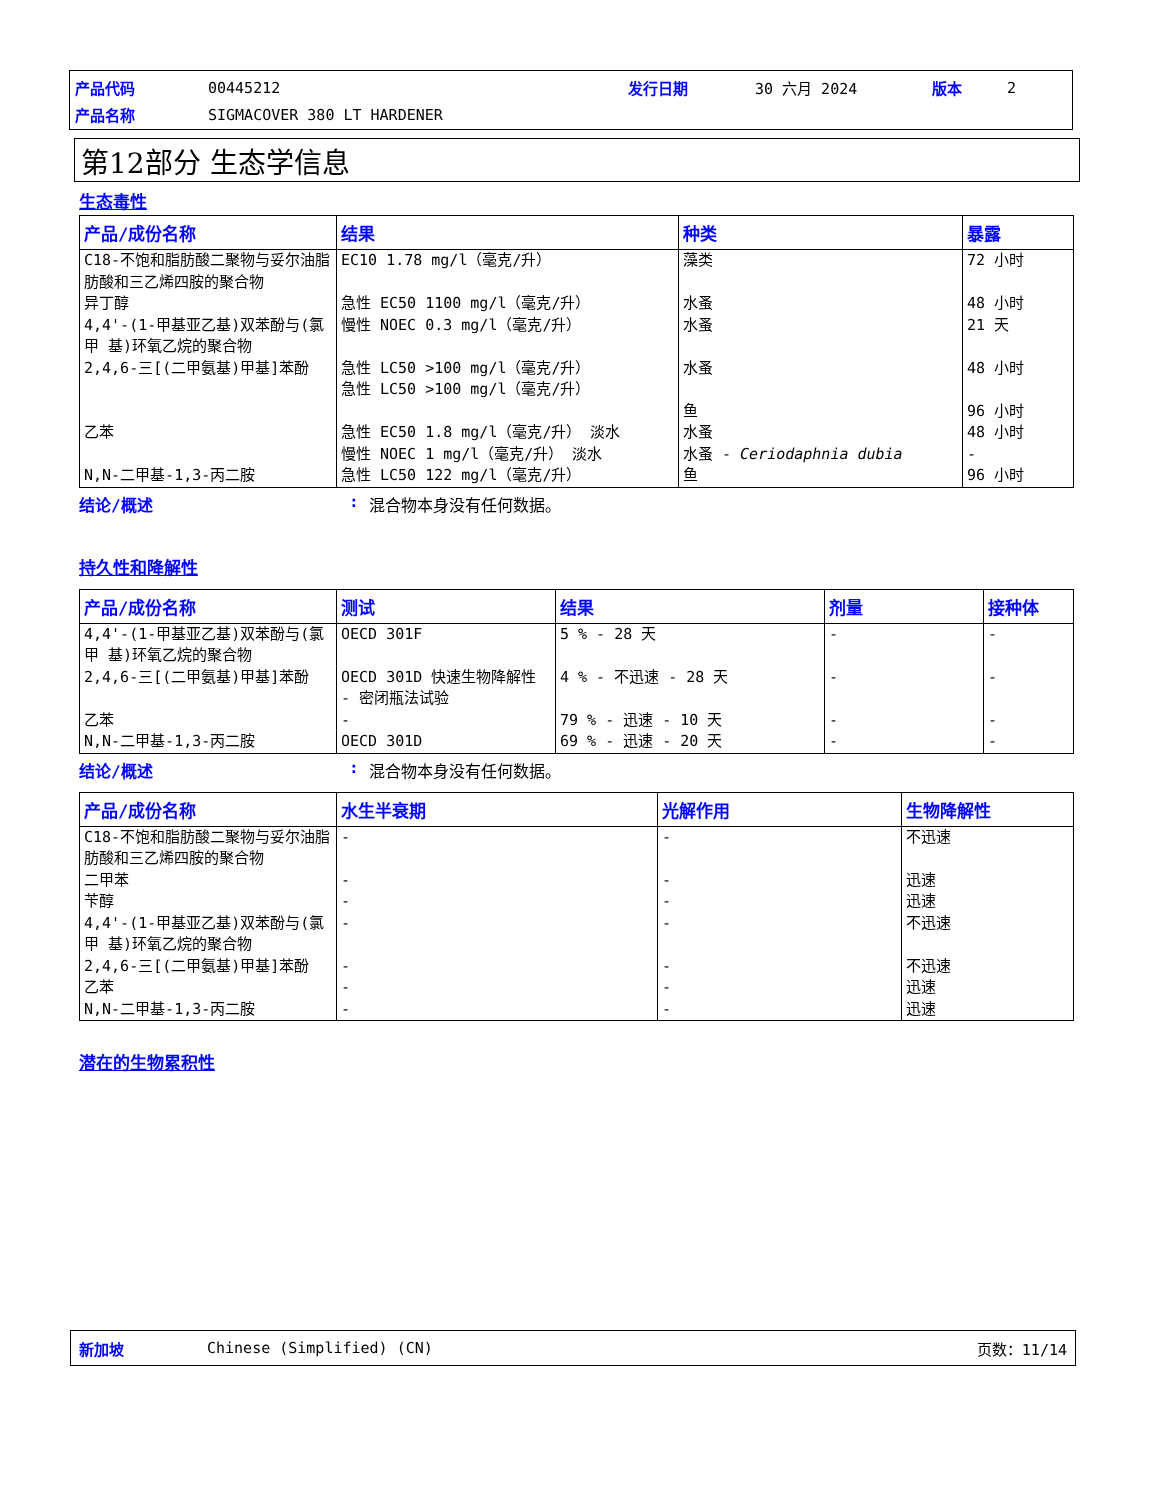产品代码 00445212 发行日期 30 六月 2024 版本 2
产品名称 SIGMACOVER 380 LT HARDENER
第12部分 生态学信息
生态毒性
| 产品/成份名称 | 结果 | 种类 | 暴露 |
| --- | --- | --- | --- |
| C18-不饱和脂肪酸二聚物与妥尔油脂 肪酸和三乙烯四胺的聚合物 | EC10 1.78 mg/l（毫克/升） | 藻类 | 72 小时 |
| 异丁醇 | 急性 EC50 1100 mg/l（毫克/升） | 水蚤 | 48 小时 |
| 4,4'-(1-甲基亚乙基)双苯酚与(氯甲 基)环氧乙烷的聚合物 | 慢性 NOEC 0.3 mg/l（毫克/升） | 水蚤 | 21 天 |
| 2,4,6-三[(二甲氨基)甲基]苯酚 | 急性 LC50 >100 mg/l（毫克/升） 急性 LC50 >100 mg/l（毫克/升） | 水蚤 鱼 | 48 小时 96 小时 |
| 乙苯 | 急性 EC50 1.8 mg/l（毫克/升） 淡水 慢性 NOEC 1 mg/l（毫克/升） 淡水 | 水蚤 水蚤 - Ceriodaphnia dubia | 48 小时 - |
| N,N-二甲基-1,3-丙二胺 | 急性 LC50 122 mg/l（毫克/升） | 鱼 | 96 小时 |
结论/概述: 混合物本身没有任何数据。
持久性和降解性
| 产品/成份名称 | 测试 | 结果 | 剂量 | 接种体 |
| --- | --- | --- | --- | --- |
| 4,4'-(1-甲基亚乙基)双苯酚与(氯甲 基)环氧乙烷的聚合物 | OECD 301F | 5 % - 28 天 | - | - |
| 2,4,6-三[(二甲氨基)甲基]苯酚 | OECD 301D 快速生物降解性 - 密闭瓶法试验 | 4 % - 不迅速 - 28 天 | - | - |
| 乙苯 | - | 79 % - 迅速 - 10 天 | - | - |
| N,N-二甲基-1,3-丙二胺 | OECD 301D | 69 % - 迅速 - 20 天 | - | - |
结论/概述: 混合物本身没有任何数据。
| 产品/成份名称 | 水生半衰期 | 光解作用 | 生物降解性 |
| --- | --- | --- | --- |
| C18-不饱和脂肪酸二聚物与妥尔油脂 肪酸和三乙烯四胺的聚合物 | - | - | 不迅速 |
| 二甲苯 | - | - | 迅速 |
| 苄醇 | - | - | 迅速 |
| 4,4'-(1-甲基亚乙基)双苯酚与(氯甲 基)环氧乙烷的聚合物 | - | - | 不迅速 |
| 2,4,6-三[(二甲氨基)甲基]苯酚 | - | - | 不迅速 |
| 乙苯 | - | - | 迅速 |
| N,N-二甲基-1,3-丙二胺 | - | - | 迅速 |
潜在的生物累积性
新加坡 Chinese (Simplified) (CN) 页数：11/14